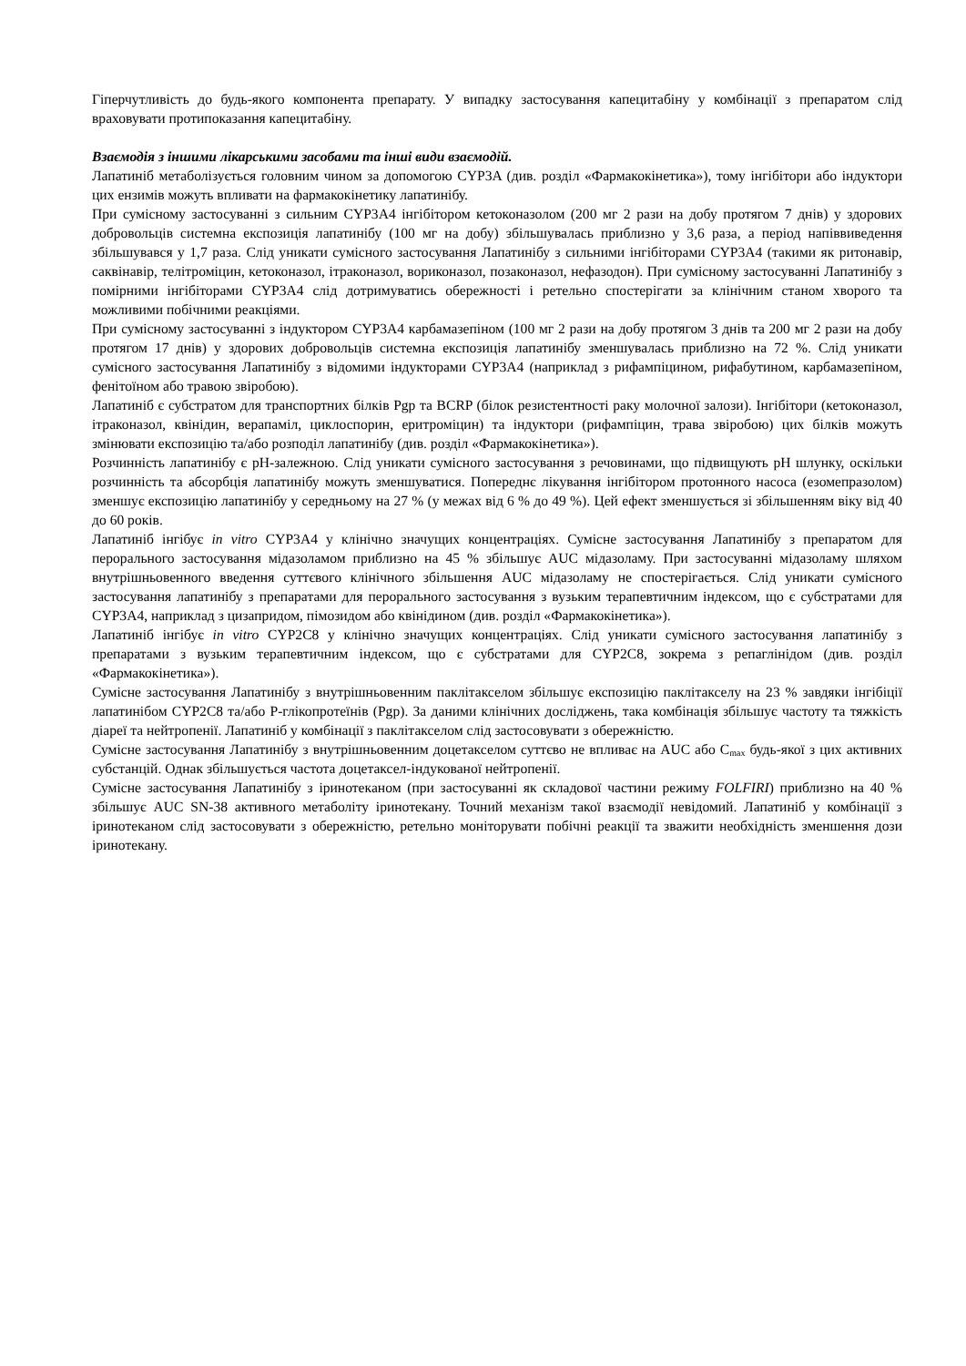Гіперчутливість до будь-якого компонента препарату. У випадку застосування капецитабіну у комбінації з препаратом слід враховувати протипоказання капецитабіну.
Взаємодія з іншими лікарськими засобами та інші види взаємодій.
Лапатиніб метаболізується головним чином за допомогою CYP3A (див. розділ «Фармакокінетика»), тому інгібітори або індуктори цих ензимів можуть впливати на фармакокінетику лапатинібу.
При сумісному застосуванні з сильним CYP3A4 інгібітором кетоконазолом (200 мг 2 рази на добу протягом 7 днів) у здорових добровольців системна експозиція лапатинібу (100 мг на добу) збільшувалась приблизно у 3,6 раза, а період напіввиведення збільшувався у 1,7 раза. Слід уникати сумісного застосування Лапатинібу з сильними інгібіторами CYP3A4 (такими як ритонавір, саквінавір, телітроміцин, кетоконазол, ітраконазол, вориконазол, позаконазол, нефазодон). При сумісному застосуванні Лапатинібу з помірними інгібіторами CYP3A4 слід дотримуватись обережності і ретельно спостерігати за клінічним станом хворого та можливими побічними реакціями.
При сумісному застосуванні з індуктором CYP3A4 карбамазепіном (100 мг 2 рази на добу протягом 3 днів та 200 мг 2 рази на добу протягом 17 днів) у здорових добровольців системна експозиція лапатинібу зменшувалась приблизно на 72 %. Слід уникати сумісного застосування Лапатинібу з відомими індукторами CYP3A4 (наприклад з рифампіцином, рифабутином, карбамазепіном, фенітоїном або травою звіробою).
Лапатиніб є субстратом для транспортних білків Pgp та BCRP (білок резистентності раку молочної залози). Інгібітори (кетоконазол, ітраконазол, квінідин, верапаміл, циклоспорин, еритроміцин) та індуктори (рифампіцин, трава звіробою) цих білків можуть змінювати експозицію та/або розподіл лапатинібу (див. розділ «Фармакокінетика»).
Розчинність лапатинібу є pH-залежною. Слід уникати сумісного застосування з речовинами, що підвищують pH шлунку, оскільки розчинність та абсорбція лапатинібу можуть зменшуватися. Попереднє лікування інгібітором протонного насоса (езомепразолом) зменшує експозицію лапатинібу у середньому на 27 % (у межах від 6 % до 49 %). Цей ефект зменшується зі збільшенням віку від 40 до 60 років.
Лапатиніб інгібує in vitro CYP3A4 у клінічно значущих концентраціях. Сумісне застосування Лапатинібу з препаратом для перорального застосування мідазоламом приблизно на 45 % збільшує AUC мідазоламу. При застосуванні мідазоламу шляхом внутрішньовенного введення суттєвого клінічного збільшення AUC мідазоламу не спостерігається. Слід уникати сумісного застосування лапатинібу з препаратами для перорального застосування з вузьким терапевтичним індексом, що є субстратами для CYP3A4, наприклад з цизапридом, пімозидом або квінідином (див. розділ «Фармакокінетика»).
Лапатиніб інгібує in vitro CYP2C8 у клінічно значущих концентраціях. Слід уникати сумісного застосування лапатинібу з препаратами з вузьким терапевтичним індексом, що є субстратами для CYP2C8, зокрема з репаглінідом (див. розділ «Фармакокінетика»).
Сумісне застосування Лапатинібу з внутрішньовенним паклітакселом збільшує експозицію паклітакселу на 23 % завдяки інгібіції лапатинібом CYP2C8 та/або P-глікопротеїнів (Pgp). За даними клінічних досліджень, така комбінація збільшує частоту та тяжкість діареї та нейтропенії. Лапатиніб у комбінації з паклітакселом слід застосовувати з обережністю.
Сумісне застосування Лапатинібу з внутрішньовенним доцетакселом суттєво не впливає на AUC або C<sub>max</sub> будь-якої з цих активних субстанцій. Однак збільшується частота доцетаксел-індукованої нейтропенії.
Сумісне застосування Лапатинібу з іринотеканом (при застосуванні як складової частини режиму FOLFIRI) приблизно на 40 % збільшує AUC SN-38 активного метаболіту іринотекану. Точний механізм такої взаємодії невідомий. Лапатиніб у комбінації з іринотеканом слід застосовувати з обережністю, ретельно моніторувати побічні реакції та зважити необхідність зменшення дози іринотекану.